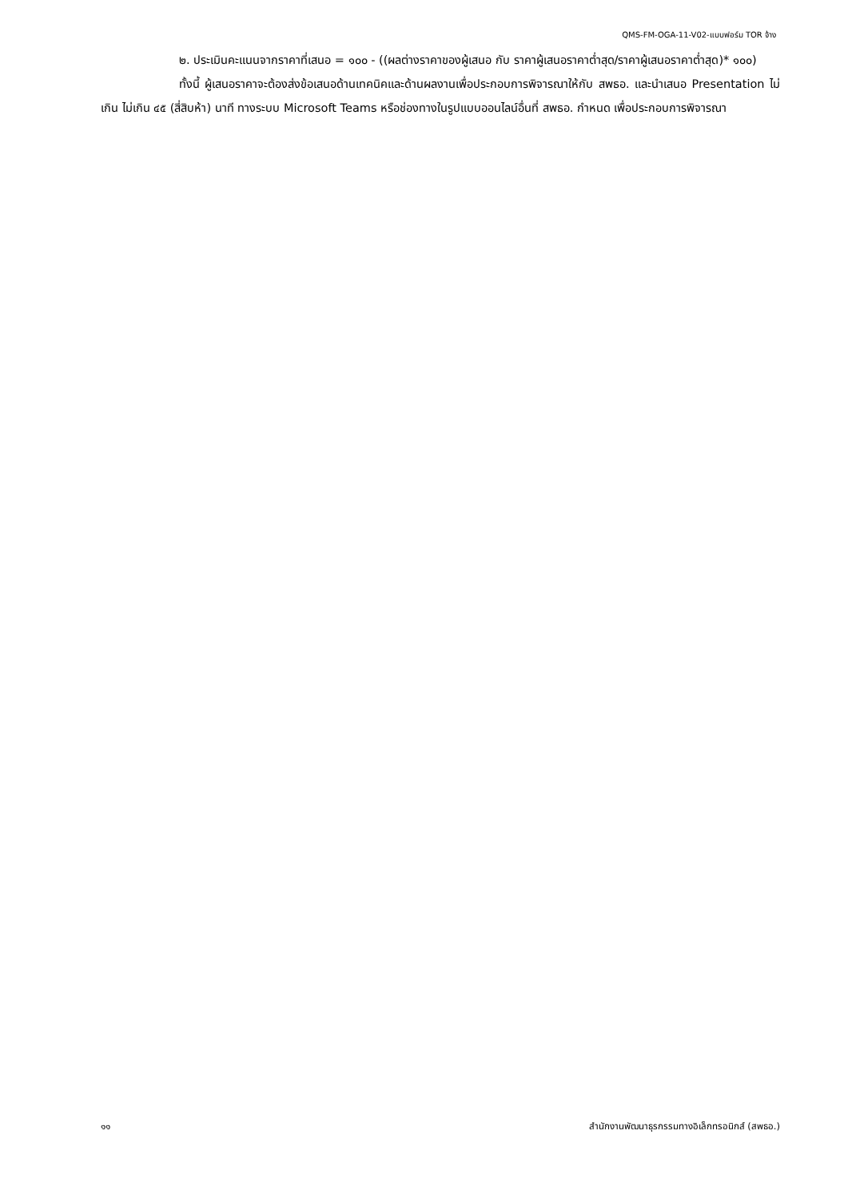QMS-FM-OGA-11-V02-แบบฟอร์ม TOR จ้าง
๒. ประเมินคะแนนจากราคาที่เสนอ = ๑๐๐ - ((ผลต่างราคาของผู้เสนอ กับ ราคาผู้เสนอราคาต่ำสุด/ราคาผู้เสนอราคาต่ำสุด)* ๑๐๐)
ทั้งนี้ ผู้เสนอราคาจะต้องส่งข้อเสนอด้านเทคนิคและด้านผลงานเพื่อประกอบการพิจารณาให้กับ สพธอ. และนำเสนอ Presentation ไม่เกิน ไม่เกิน ๔๕ (สี่สิบห้า) นาที ทางระบบ Microsoft Teams หรือช่องทางในรูปแบบออนไลน์อื่นที่ สพธอ. กำหนด เพื่อประกอบการพิจารณา
๑๑ สำนักงานพัฒนาธุรกรรมทางอิเล็กทรอนิกส์ (สพธอ.)